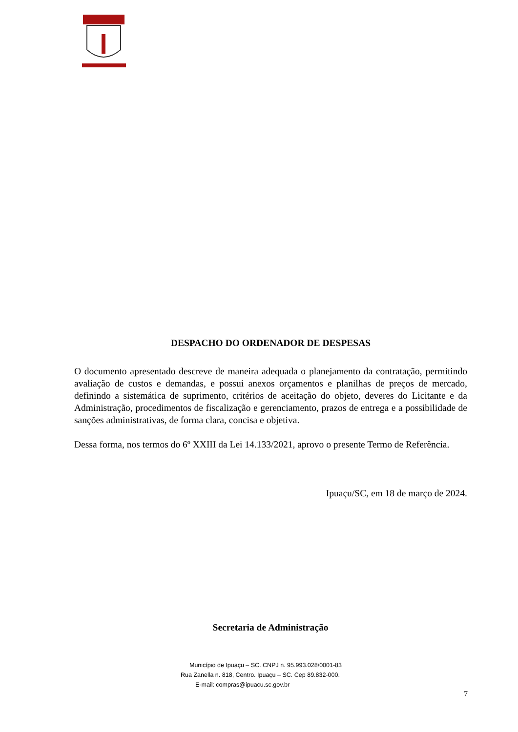DESPACHO DO ORDENADOR DE DESPESAS
O documento apresentado descreve de maneira adequada o planejamento da contratação, permitindo avaliação de custos e demandas, e possui anexos orçamentos e planilhas de preços de mercado, definindo a sistemática de suprimento, critérios de aceitação do objeto, deveres do Licitante e da Administração, procedimentos de fiscalização e gerenciamento, prazos de entrega e a possibilidade de sanções administrativas, de forma clara, concisa e objetiva.
Dessa forma, nos termos do 6º XXIII da Lei 14.133/2021, aprovo o presente Termo de Referência.
Ipuaçu/SC, em 18 de março de 2024.
Secretaria de Administração
Município de Ipuaçu – SC. CNPJ n. 95.993.028/0001-83
Rua Zanella n. 818, Centro. Ipuaçu – SC. Cep 89.832-000.
E-mail: compras@ipuacu.sc.gov.br
7